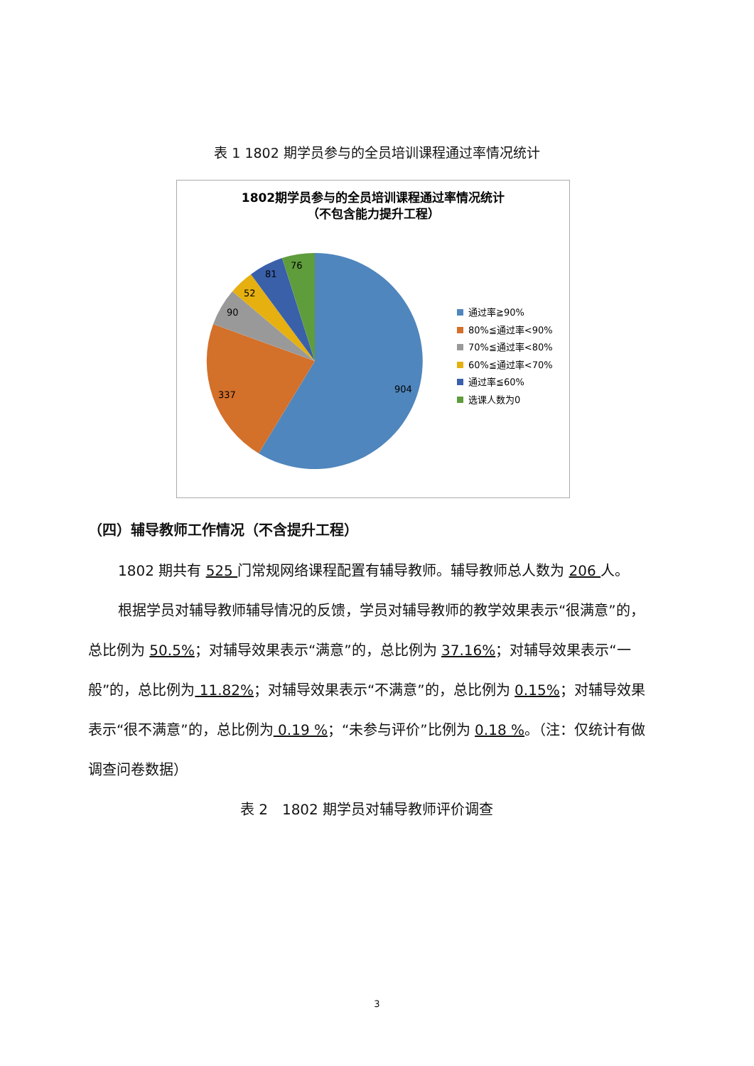表 1 1802 期学员参与的全员培训课程通过率情况统计
1802期学员参与的全员培训课程通过率情况统计
（不包含能力提升工程）
76
81
52
90
337
904
通过率≧90%
80%≦通过率<90%
70%≦通过率<80%
60%≦通过率<70%
通过率≦60%
选课人数为0
（四）辅导教师工作情况（不含提升工程）
1802 期共有 525 门常规网络课程配置有辅导教师。辅导教师总人数为 206 人。
根据学员对辅导教师辅导情况的反馈，学员对辅导教师的教学效果表示“很满意”的，总比例为 50.5%；对辅导效果表示“满意”的，总比例为 37.16%；对辅导效果表示“一般”的，总比例为 11.82%；对辅导效果表示“不满意”的，总比例为 0.15%；对辅导效果表示“很不满意”的，总比例为 0.19 %；“未参与评价”比例为 0.18 %。（注：仅统计有做调查问卷数据）
表 2　1802 期学员对辅导教师评价调查
3